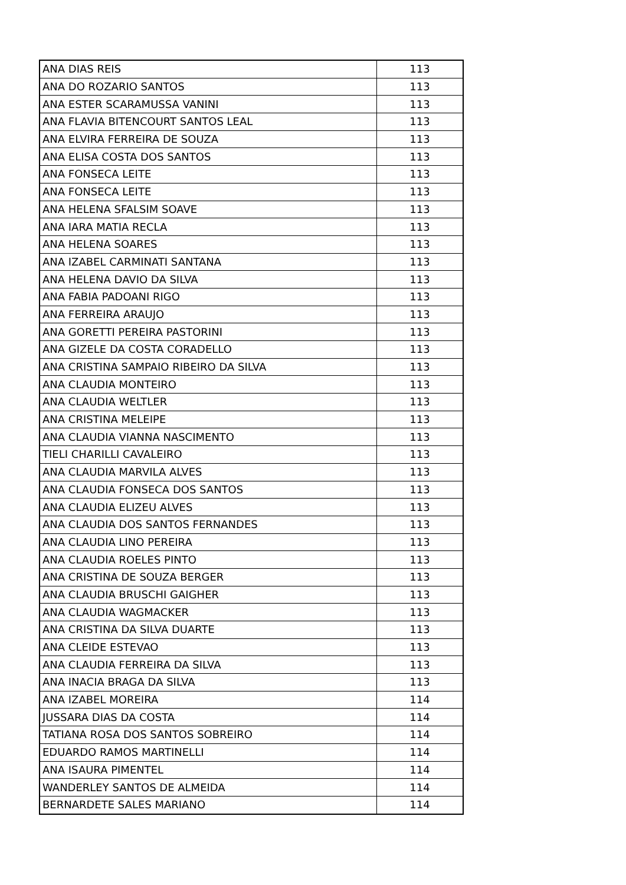| ANA DIAS REIS | 113 |
| ANA DO ROZARIO SANTOS | 113 |
| ANA ESTER SCARAMUSSA VANINI | 113 |
| ANA FLAVIA BITENCOURT SANTOS LEAL | 113 |
| ANA ELVIRA FERREIRA DE SOUZA | 113 |
| ANA ELISA COSTA DOS SANTOS | 113 |
| ANA FONSECA LEITE | 113 |
| ANA FONSECA LEITE | 113 |
| ANA HELENA SFALSIM SOAVE | 113 |
| ANA IARA MATIA RECLA | 113 |
| ANA HELENA SOARES | 113 |
| ANA IZABEL CARMINATI SANTANA | 113 |
| ANA HELENA DAVIO DA SILVA | 113 |
| ANA FABIA PADOANI RIGO | 113 |
| ANA FERREIRA ARAUJO | 113 |
| ANA GORETTI PEREIRA PASTORINI | 113 |
| ANA GIZELE DA COSTA CORADELLO | 113 |
| ANA CRISTINA SAMPAIO RIBEIRO DA SILVA | 113 |
| ANA CLAUDIA MONTEIRO | 113 |
| ANA CLAUDIA WELTLER | 113 |
| ANA CRISTINA MELEIPE | 113 |
| ANA CLAUDIA VIANNA NASCIMENTO | 113 |
| TIELI CHARILLI CAVALEIRO | 113 |
| ANA CLAUDIA MARVILA ALVES | 113 |
| ANA CLAUDIA FONSECA DOS SANTOS | 113 |
| ANA CLAUDIA ELIZEU ALVES | 113 |
| ANA CLAUDIA DOS SANTOS FERNANDES | 113 |
| ANA CLAUDIA LINO PEREIRA | 113 |
| ANA CLAUDIA ROELES PINTO | 113 |
| ANA CRISTINA DE SOUZA BERGER | 113 |
| ANA CLAUDIA BRUSCHI GAIGHER | 113 |
| ANA CLAUDIA WAGMACKER | 113 |
| ANA CRISTINA DA SILVA DUARTE | 113 |
| ANA CLEIDE ESTEVAO | 113 |
| ANA CLAUDIA FERREIRA DA SILVA | 113 |
| ANA INACIA BRAGA DA SILVA | 113 |
| ANA IZABEL MOREIRA | 114 |
| JUSSARA DIAS DA COSTA | 114 |
| TATIANA ROSA DOS SANTOS SOBREIRO | 114 |
| EDUARDO RAMOS MARTINELLI | 114 |
| ANA ISAURA PIMENTEL | 114 |
| WANDERLEY SANTOS DE ALMEIDA | 114 |
| BERNARDETE SALES MARIANO | 114 |